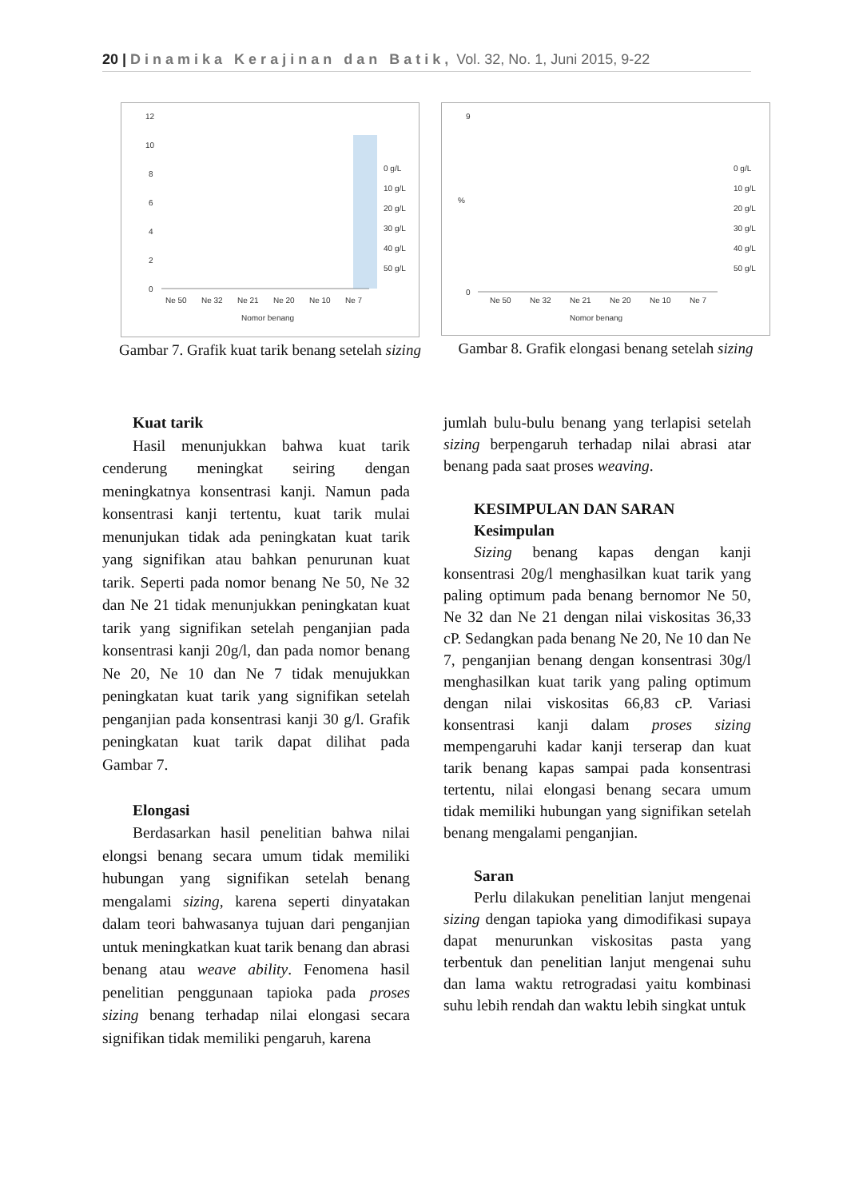20 | Dinamika Kerajinan dan Batik, Vol. 32, No. 1, Juni 2015, 9-22
12
10
8
6
4
2
0
Ne 50
Ne 32
Ne 21
Ne 20
Ne 10
Ne 7
Nomor benang
0 g/L
10 g/L
20 g/L
30 g/L
40 g/L
50 g/L
Gambar 7. Grafik kuat tarik benang setelah sizing
9
0
%
Ne 50
Ne 32
Ne 21
Ne 20
Ne 10
Ne 7
Nomor benang
0 g/L
10 g/L
20 g/L
30 g/L
40 g/L
50 g/L
Gambar 8. Grafik elongasi benang setelah sizing
Kuat tarik
Hasil menunjukkan bahwa kuat tarik cenderung meningkat seiring dengan meningkatnya konsentrasi kanji. Namun pada konsentrasi kanji tertentu, kuat tarik mulai menunjukan tidak ada peningkatan kuat tarik yang signifikan atau bahkan penurunan kuat tarik. Seperti pada nomor benang Ne 50, Ne 32 dan Ne 21 tidak menunjukkan peningkatan kuat tarik yang signifikan setelah penganjian pada konsentrasi kanji 20g/l, dan pada nomor benang Ne 20, Ne 10 dan Ne 7 tidak menujukkan peningkatan kuat tarik yang signifikan setelah penganjian pada konsentrasi kanji 30 g/l. Grafik peningkatan kuat tarik dapat dilihat pada Gambar 7.
Elongasi
Berdasarkan hasil penelitian bahwa nilai elongsi benang secara umum tidak memiliki hubungan yang signifikan setelah benang mengalami sizing, karena seperti dinyatakan dalam teori bahwasanya tujuan dari penganjian untuk meningkatkan kuat tarik benang dan abrasi benang atau weave ability. Fenomena hasil penelitian penggunaan tapioka pada proses sizing benang terhadap nilai elongasi secara signifikan tidak memiliki pengaruh, karena
jumlah bulu-bulu benang yang terlapisi setelah sizing berpengaruh terhadap nilai abrasi atar benang pada saat proses weaving.
KESIMPULAN DAN SARAN
Kesimpulan
Sizing benang kapas dengan kanji konsentrasi 20g/l menghasilkan kuat tarik yang paling optimum pada benang bernomor Ne 50, Ne 32 dan Ne 21 dengan nilai viskositas 36,33 cP. Sedangkan pada benang Ne 20, Ne 10 dan Ne 7, penganjian benang dengan konsentrasi 30g/l menghasilkan kuat tarik yang paling optimum dengan nilai viskositas 66,83 cP. Variasi konsentrasi kanji dalam proses sizing mempengaruhi kadar kanji terserap dan kuat tarik benang kapas sampai pada konsentrasi tertentu, nilai elongasi benang secara umum tidak memiliki hubungan yang signifikan setelah benang mengalami penganjian.
Saran
Perlu dilakukan penelitian lanjut mengenai sizing dengan tapioka yang dimodifikasi supaya dapat menurunkan viskositas pasta yang terbentuk dan penelitian lanjut mengenai suhu dan lama waktu retrogradasi yaitu kombinasi suhu lebih rendah dan waktu lebih singkat untuk